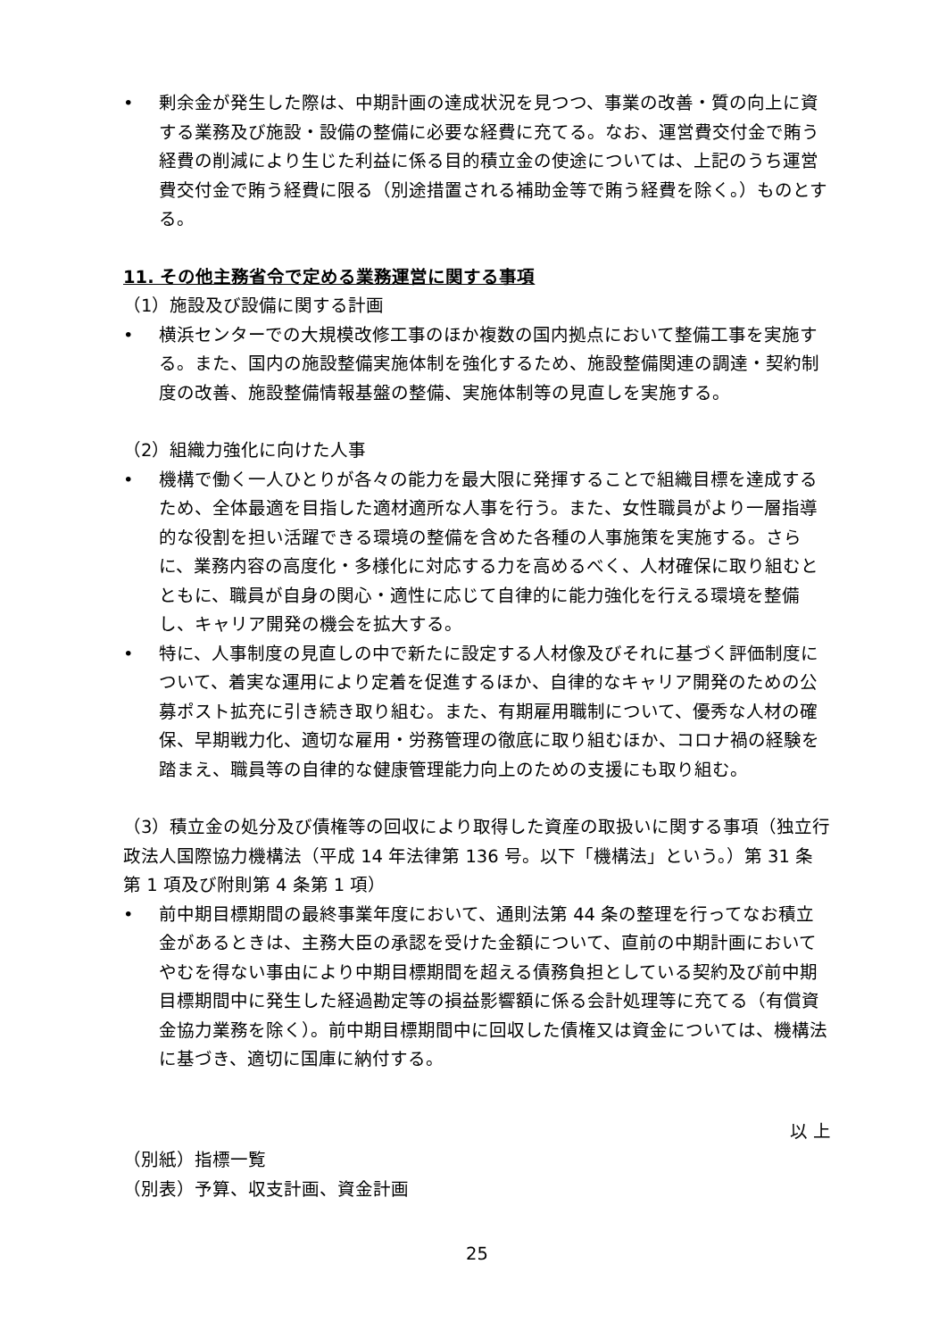• 剰余金が発生した際は、中期計画の達成状況を見つつ、事業の改善・質の向上に資する業務及び施設・設備の整備に必要な経費に充てる。なお、運営費交付金で賄う経費の削減により生じた利益に係る目的積立金の使途については、上記のうち運営費交付金で賄う経費に限る（別途措置される補助金等で賄う経費を除く。）ものとする。
11. その他主務省令で定める業務運営に関する事項
（1）施設及び設備に関する計画
• 横浜センターでの大規模改修工事のほか複数の国内拠点において整備工事を実施する。また、国内の施設整備実施体制を強化するため、施設整備関連の調達・契約制度の改善、施設整備情報基盤の整備、実施体制等の見直しを実施する。
（2）組織力強化に向けた人事
• 機構で働く一人ひとりが各々の能力を最大限に発揮することで組織目標を達成するため、全体最適を目指した適材適所な人事を行う。また、女性職員がより一層指導的な役割を担い活躍できる環境の整備を含めた各種の人事施策を実施する。さらに、業務内容の高度化・多様化に対応する力を高めるべく、人材確保に取り組むとともに、職員が自身の関心・適性に応じて自律的に能力強化を行える環境を整備し、キャリア開発の機会を拡大する。
• 特に、人事制度の見直しの中で新たに設定する人材像及びそれに基づく評価制度について、着実な運用により定着を促進するほか、自律的なキャリア開発のための公募ポスト拡充に引き続き取り組む。また、有期雇用職制について、優秀な人材の確保、早期戦力化、適切な雇用・労務管理の徹底に取り組むほか、コロナ禍の経験を踏まえ、職員等の自律的な健康管理能力向上のための支援にも取り組む。
（3）積立金の処分及び債権等の回収により取得した資産の取扱いに関する事項（独立行政法人国際協力機構法（平成 14 年法律第 136 号。以下「機構法」という。）第 31 条第 1 項及び附則第 4 条第 1 項）
• 前中期目標期間の最終事業年度において、通則法第 44 条の整理を行ってなお積立金があるときは、主務大臣の承認を受けた金額について、直前の中期計画においてやむを得ない事由により中期目標期間を超える債務負担としている契約及び前中期目標期間中に発生した経過勘定等の損益影響額に係る会計処理等に充てる（有償資金協力業務を除く）。前中期目標期間中に回収した債権又は資金については、機構法に基づき、適切に国庫に納付する。
以 上
（別紙）指標一覧
（別表）予算、収支計画、資金計画
25